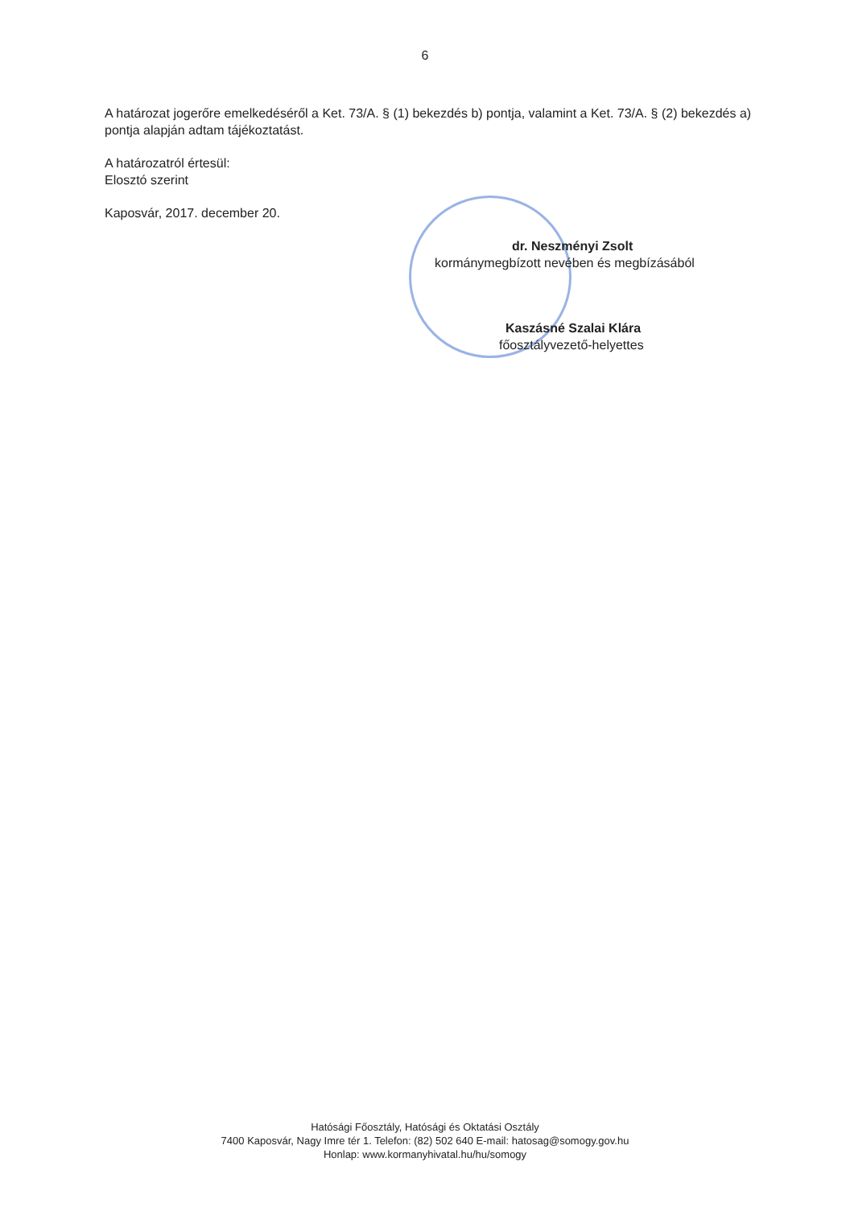6
A határozat jogerőre emelkedéséről a Ket. 73/A. § (1) bekezdés b) pontja, valamint a Ket. 73/A. § (2) bekezdés a) pontja alapján adtam tájékoztatást.
A határozatról értesül:
Elosztó szerint
Kaposvár, 2017. december 20.
dr. Neszményi Zsolt
kormánymegbízott nevében és megbízásából
Kaszásné Szalai Klára
főosztályvezető-helyettes
Hatósági Főosztály, Hatósági és Oktatási Osztály
7400 Kaposvár, Nagy Imre tér 1. Telefon: (82) 502 640 E-mail: hatosag@somogy.gov.hu
Honlap: www.kormanyhivatal.hu/hu/somogy